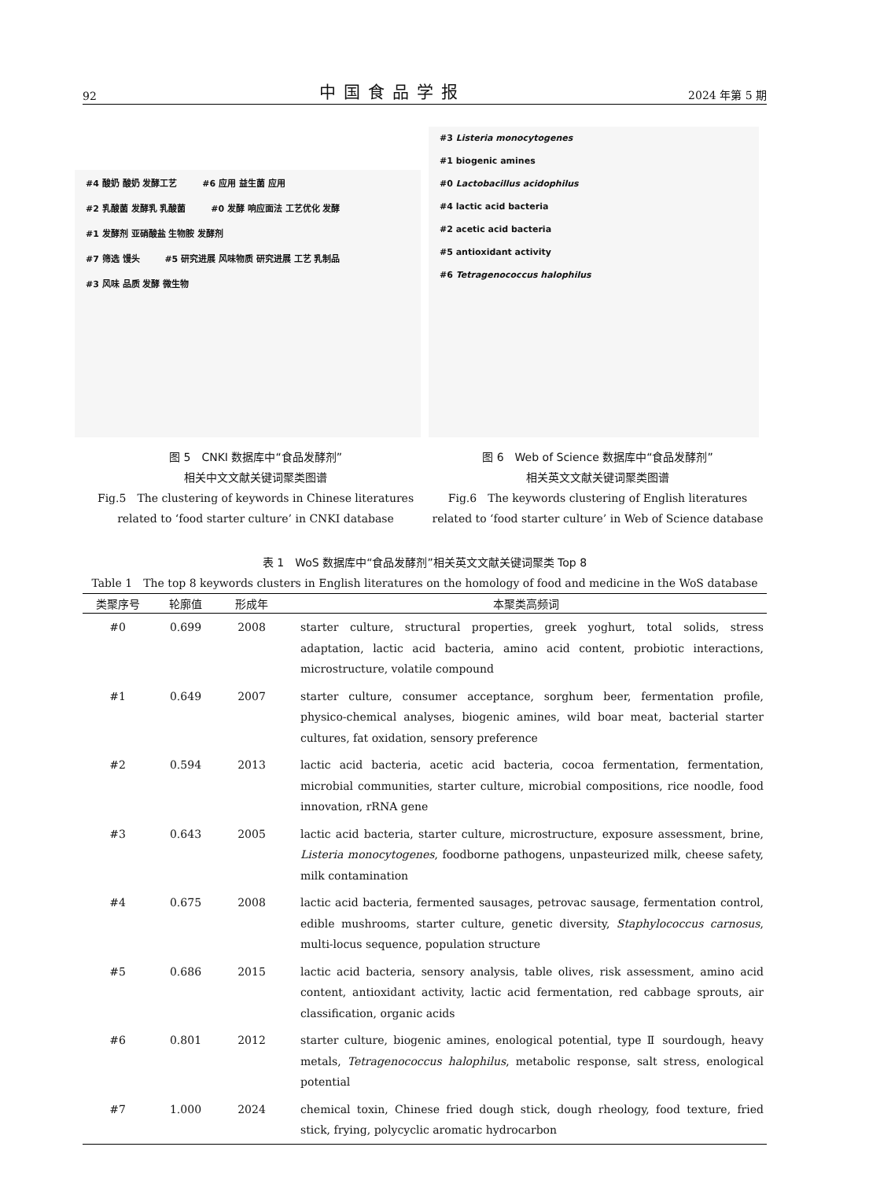92 中国食品学报 2024 年第 5 期
#4 酸奶 酸奶 发酵工艺 #6 应用 益生菌 应用
#2 乳酸菌 发酵乳 乳酸菌 #0 发酵 响应面法 工艺优化 发酵
#1 发酵剂 亚硝酸盐 生物胺 发酵剂
#7 筛选 馒头 #5 研究进展 风味物质 研究进展 工艺 乳制品 #3 风味 品质 发酵 微生物
#3 Listeria monocytogenes
#1 biogenic amines
#0 Lactobacillus acidophilus
#4 lactic acid bacteria
#2 acetic acid bacteria
#5 antioxidant activity
#6 Tetragenococcus halophilus
图 5　CNKI 数据库中“食品发酵剂”
相关中文文献关键词聚类图谱
Fig.5　The clustering of keywords in Chinese literatures
related to ‘food starter culture’ in CNKI database
图 6　Web of Science 数据库中“食品发酵剂”
相关英文文献关键词聚类图谱
Fig.6　The keywords clustering of English literatures
related to ‘food starter culture’ in Web of Science database
表 1　WoS 数据库中“食品发酵剂”相关英文文献关键词聚类 Top 8
Table 1　The top 8 keywords clusters in English literatures on the homology of food and medicine in the WoS database
| 类聚序号 | 轮廓值 | 形成年 | 本聚类高频词 |
| --- | --- | --- | --- |
| #0 | 0.699 | 2008 | starter culture, structural properties, greek yoghurt, total solids, stress adaptation, lactic acid bacteria, amino acid content, probiotic interactions, microstructure, volatile compound |
| #1 | 0.649 | 2007 | starter culture, consumer acceptance, sorghum beer, fermentation profile, physico-chemical analyses, biogenic amines, wild boar meat, bacterial starter cultures, fat oxidation, sensory preference |
| #2 | 0.594 | 2013 | lactic acid bacteria, acetic acid bacteria, cocoa fermentation, fermentation, microbial communities, starter culture, microbial compositions, rice noodle, food innovation, rRNA gene |
| #3 | 0.643 | 2005 | lactic acid bacteria, starter culture, microstructure, exposure assessment, brine, Listeria monocytogenes , foodborne pathogens, unpasteurized milk, cheese safety, milk contamination |
| #4 | 0.675 | 2008 | lactic acid bacteria, fermented sausages, petrovac sausage, fermentation control, edible mushrooms, starter culture, genetic diversity, Staphylococcus carnosus , multi-locus sequence, population structure |
| #5 | 0.686 | 2015 | lactic acid bacteria, sensory analysis, table olives, risk assessment, amino acid content, antioxidant activity, lactic acid fermentation, red cabbage sprouts, air classification, organic acids |
| #6 | 0.801 | 2012 | starter culture, biogenic amines, enological potential, type Ⅱ sourdough, heavy metals, Tetragenococcus halophilus , metabolic response, salt stress, enological potential |
| #7 | 1.000 | 2024 | chemical toxin, Chinese fried dough stick, dough rheology, food texture, fried stick, frying, polycyclic aromatic hydrocarbon |